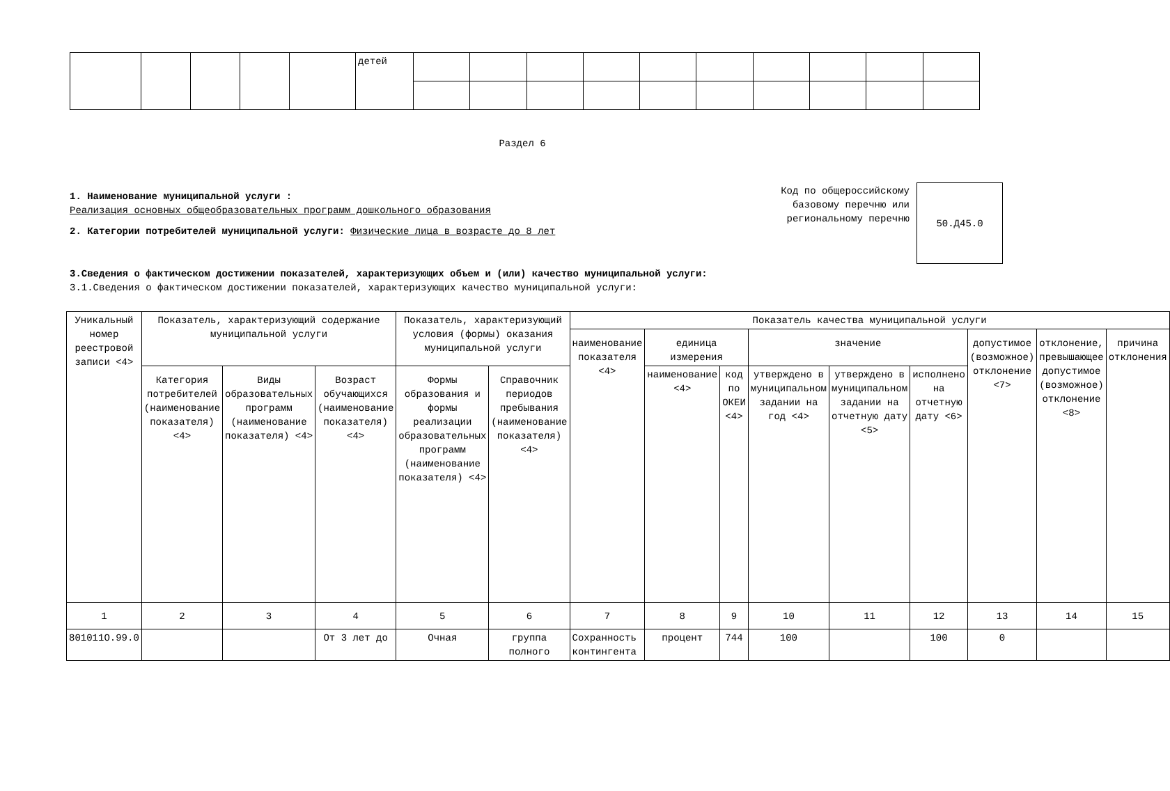| | | | | | детей | | | | | | | | | | |
Раздел 6
1. Наименование муниципальной услуги :
Реализация основных общеобразовательных программ дошкольного образования
2. Категории потребителей муниципальной услуги: Физические лица в возрасте до 8 лет
Код по общероссийскому базовому перечню или региональному перечню
50.Д45.0
3.Сведения о фактическом достижении показателей, характеризующих объем и (или) качество муниципальной услуги:
3.1.Сведения о фактическом достижении показателей, характеризующих качество муниципальной услуги:
| Уникальный номер реестровой записи <4> | Показатель, характеризующий содержание муниципальной услуги | | | Показатель, характеризующий условия (формы) оказания муниципальной услуги | | Показатель качества муниципальной услуги | | | | | | | | |
| | | | | | | наименование показателя <4> | единица измерения | | значение | | | допустимое (возможное) отклонение <7> | отклонение, превышающее допустимое (возможное) отклонение <8> | причина отклонения |
| | Категория потребителей (наименование показателя) <4> | Виды образовательных программ (наименование показателя) <4> | Возраст обучающихся (наименование показателя) <4> | Формы образования и формы реализации образовательных программ (наименование показателя) <4> | Справочник периодов пребывания (наименование показателя) <4> | | наименование <4> | код по ОКЕИ <4> | утверждено в муниципальном задании на год <4> | утверждено в муниципальном задании на отчетную дату <5> | исполнено на отчетную дату <6> | | | |
| 1 | 2 | 3 | 4 | 5 | 6 | 7 | 8 | 9 | 10 | 11 | 12 | 13 | 14 | 15 |
| 801011О.99.0 | | | От 3 лет до | Очная | группа полного | Сохранность контингента | процент | 744 | 100 | | 100 | 0 | | |